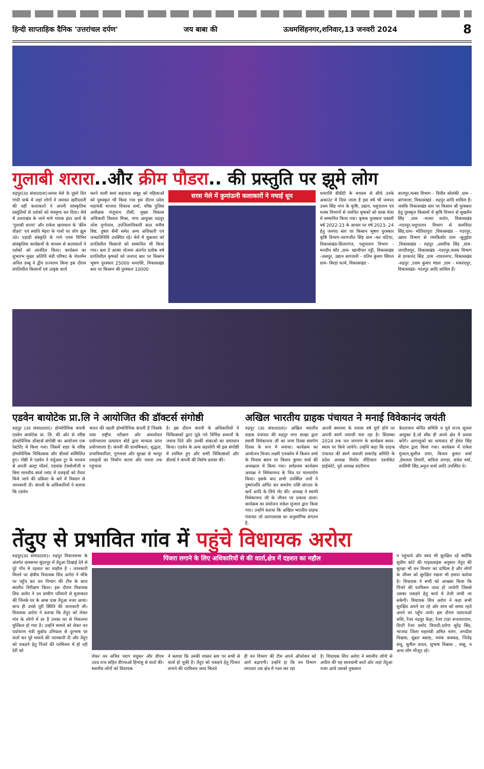हिन्दी साप्ताहिक दैनिक 'उत्तरांचल दर्पण' जय बाबा की ऊधमसिंहनगर,शनिवार,13 जनवरी 2024 8
गुलाबी शरारा..और क्रीम पौडरा.. की प्रस्तुति पर झूमे लोग
रुद्रपुर(उद संवाददाता)।सरस मेले के दूसरे दिन गांधी पार्क में जहां लोगों ने जमकर खरीददारी की वहीं कलाकारों ने अपनी सांस्कृतिक प्रस्तुतियों से दर्शकों को मंत्रमुग्ध कर दिया। मेले में उत्तराखंड के जाने माने गायक इंदर आर्य के 'गुलाबी शरारा' और राकेश खानवाल के 'क्रीम पौड़रा' एवं स्वाति मेहरा के गानों पर लोग झूम उठे। पहाड़ी संस्कृति के गाने एवम विभिन सांस्कृतिक कार्यक्रमों के माध्यम से कलाकारों ने दर्शकों को आनंदित किया। कार्यक्रम का शुभारंभ मुख्य अतिथि मंडी परिषद के चेयरमैन अनिल डब्बू ने द्वीप प्रज्वलन किया इस दौरान प्रगतिशील किसानों एवं उत्कृष्ट कार्य
करने वाली स्वयं सहायता समूह को महिलाओं को पुरुस्कृत भी किया गया इस दौरान प्रदेश महामंत्री भाजपा विकास शर्मा, वरिष्ठ पुलिस अधीक्षक मंजूनाथ टीसी, मुख्य विकास अधिकारी विशाल मिश्रा, नगर आयुक्त रुद्रपुर नरेश दुर्गापाल, उपजिलाधिकारी सदर मनीष बिष्ट, तुषार सैनी समेत अन्य अधिकारी एवं जनप्रतिनिधि उपस्थित रहे। मेले में शुक्रवार को प्रगतिशील किसानों को सम्मानित भी किया गया। बता दें आत्मा योजना अंतर्गत प्रत्येक वर्ष प्रगतिशील कृषकों को जनपद स्तर पर किसान भूषण पुरस्कार 25000 धनराशि, विकासखंड स्तर पर किसान श्री पुरस्कार 10000
सरस मेले में कुमांऊनी कलाकारों ने मचाई धूम
धनराशि डीबीटी के माध्यम से सीधे उनके अकाउंट मे दिया जाता है इस वर्ष भी जनपद उधम सिंह नगर के कृषि, उद्यान, पशुपालन एवं मत्स्य विभागों से चयनित कृषकों को सरस मेला में सम्मानित किया गया। कृषक पुरस्कार फसली वर्ष 2022-23 के आधार पर वर्ष 2023- 24 हेतु जनपद स्तर पर किसान भूषण पुरस्कार कृषि विभाग-चरणजीत सिंह ग्राम -कर घटिया, विकासखंड-सितारगंज, पशुपालन विभाग - मनदीप कौर ,ग्राम- खालीपार पट्टी, विकासखंड -जसपुर, उद्यान बागवानी - यतिन कुमार सिंघल ग्राम- बिरहा फार्म, विकासखंड -
बाजपुर,मत्स्य विभाग - विनीत सोलंकी ,ग्राम - बागवाला, विकासखंड - रुद्रपुर आदि शामिल हैं। जबकि विकासखंड स्तर पर किसान श्री पुरस्कार हेतु पुरस्कृत किसानों में कृषि विभाग से सुखचैन सिंह ,ग्राम -मजरा मर्दान, विकासखंड -गदरपुर,पशुपालन विभाग से सलविंदर सिंह,ग्राम- मोतियापुरा ,विकासखंड - गदरपुर, उद्यान विभाग से रामकिशोर ग्राम -सुतुईया ,विकासखंड - रुद्रपुर ,अमरीक सिंह ,ग्राम-जगदीशपुर, विकासखंड -गदरपुर,मत्स्य विभाग से हरकचंद सिंह ,ग्राम -राघवनगर, विकासखंड -रुद्रपुर ,उत्तम कुमार मंडल ,ग्राम - मकरंदपुर, विकासखंड- गदरपुर आदि शामिल हैं।
एडवेन बायोटेक प्रा.लि ने आयोजित की डॉक्टर्स संगोष्ठी
रुद्रपुर (उद संवाददाता)। होम्योपैथिक कंपनी एडवेन बायोटेक प्रा. लि. की ओर से वरिष्ठ होम्योपैथिक डॉक्टर्स संगोष्ठी का आयोजन एक रेस्टोरेंट में किया गया। जिसमें शहर के वरिष्ठ होम्योपैथिक चिकित्सक और डीलर्स सम्मिलित हुए। गोष्ठी में एडवेन ने वर्चुअल टूर के माध्यम से अपनी अल्ट्रा मॉडर्न, एडवांस टेक्नोलॉजी व बिना मानवीय स्पर्श प्लांट में दवाइयों को तैयार किये जाने की प्रक्रिया के बारे में विस्तार से जानकारी दी। कंपनी के अधिकारियों ने बताया कि एडवेन
भारत की पहली होम्योपैथिक कंपनी है जिसके पास राष्ट्रीय परीक्षण और अंशशोधन प्रयोगशाला प्रत्यायन बोर्ड द्वारा मान्यता प्राप्त प्रयोगशाला है। कंपनी की प्राथमिकता, शुद्धता, प्रभाविकारिता, गुणवत्ता और सुरक्षा से भरपूर दवाइयों का निर्माण करना और जनता तक पहुंचाना
है। इस दौरान कंपनी के अधिकारियों ने चिकित्सकों द्वारा पूछे गये विभिन्न सवालों के जवाब दिये और उनकी शंकाओं का समाधान किया। एडवेन के अन्य सहयोगी भी इस संगोष्ठी में शामिल हुए और सभी चिकित्सकों और डीलर्स ने कंपनी की विशेष प्रशंसा की।
अखिल भारतीय ग्राहक पंचायत ने मनाई विवेकानंद जयंती
रुद्रपुर (उद संवाददाता)। अखिल भारतीय ग्राहक पंचायत की रुद्रपुर नगर शाखा द्वारा स्वामी विवेकानन्द जी का जन्म दिवस समर्पण दिवस के रूप में मनाया। कार्यक्रम का आयोजन विजय लक्ष्मी एनक्लेव में किशन शर्मा के निवास स्थान पर किशन कुमार शर्मा की अध्यक्षता में किया गया। सर्वप्रथम कार्यक्रम अध्यक्ष ने विवेकानन्द के चित्र पर माल्यार्पण किया। इसके बाद सभी उपस्थित जनों ने पुष्पांजलि अर्पित कर समर्पण राशि संगठन के खर्चे आदि के लिये भेंट की। अध्यक्ष ने स्वामी विवेकानन्द जी के जीवन पर प्रकाश डाला। कार्यक्रम का संयोजन राकेश मुंजाल द्वारा किया गया। उन्होंने बताया कि अखिल भारतीय ग्राहक पंचायत जो आरएसएस का अनुसांगिक संगठन है,
अपनी स्थापना के पचास वर्ष पूर्ण होने पर अपनी स्वर्ण जयन्ती मना रहा है। सितम्बर 2024 तक जन जागरण के कार्यक्रम स्थान- स्थान पर किये जायेगे। उन्होंने कहा कि ग्राहक पंचायत की स्वर्ण जयन्ती समारोह समिति के प्रदेश अध्यक्ष विनोद नौटियाल एडवोकेट हाईकोर्ट, पूर्व अध्यक्ष बदरीनाथ
केदारनाथ मन्दिर समिति व पूर्व राज्य सूचना आयुक्त है,जो शीघ्र ही अपने क्षेत्र में प्रवास करेंगे। आगन्तुकों का धन्यवाद डॉ हेमंत सिंह चौहान द्वारा किया गया। कार्यक्रम में राकेश मुंजाल,सुशील राणा, किशन कुमार शर्मा ,हेमलता तिवारी, कविता तागड़ा, छत्रेश वर्मा, शालिनी सिंह,अनुज शर्मा आदि उपस्थित थे।
तेंदुए से प्रभावित गांव में पहुंचे विधायक अरोरा
रुद्रपुर(उद संवाददाता)। रुद्रपुर विधानसभा के अंतर्गत ग्रामसभा सुंदरपुर में तेंदुआ दिखाई देने से पूरे गाँव मे दहशत का माहौल है । जानकारी मिलने पर क्षेत्रीय विधायक शिव अरोरा ने मौके पर पहुँच कर वन विभाग की टीम के साथ स्थलीय निरीक्षण किया। इस दौरान विधायक शिव अरोरा ने उन ग्रामीण परिवारो से मुलाकात की जिनके घर के आस पास तेंदुआ नजर आया। साथ ही उनसे पूरी स्थिति की जानकारी ली। विधायक अरोरा ने बताया कि तेंदुए को लेकर गांव के लोगों में डर है उनका घर से निकलना मुश्किल हो गया है। उन्होंने मामले को लेकर वन पर्यावरण मंत्री सुबोध उनियाल से दूरभाष पर वार्ता कर पूरे मामले की जानकारी दी और तेंदुए को पकड़ने हेतु पिंजरे की परमिशन में हो रही देरी को
पिंजरा लगाने के लिए अधिकारियों से की वार्ता,क्षेत्र में दहशत का महौल
लेकर वन सचिव पराग मधुकर और डीएम उदय राज सहित डीएफओ हिमांशु से वार्ता की। स्थानीय लोगों को विधायक
ने बताया कि उनकी शासन स्तर पर सभी से वार्ता हो चुकी है। तेंदुए को पकड़ने हेतु पिंजरा लगाने की परमिशन जल्द मिलते
ही वन विभाग की टीम अपने ऑपरेशन को आगे बढ़ाएगी। उन्होंने हा कि वन विभाग लगातार उस क्षेत्र में गश्त कर रहा
है। विधायक शिव अरोरा ने स्थानीय लोगो से अपील की वह सावधानी बरतें ओर जहां तेंदुआ नजर आये उसको नुकसान
न पहुंचाये और स्वयं भी सुरक्षित रहें क्योंकि सुप्रीम कोर्ट की गाइडलाइंस अनुसार तेंदुए की सुरक्षा भी वन विभाग का दायित्व है और लोगों के जीवन को सुरक्षित रखना भी हमारा कर्तव्य है। विधायक ने सभी को आश्वस्त किया कि पिंजरे की परमिशन जल्द हो जायेगी जिससे उसका पकड़ने हेतु कार्य मे तेजी लायी जा सकेगी। विधायक शिव अरोरा ने कहा सभी सुरक्षित अपने घर रहे ओर शाम को समय रहते अपने घर पहुँच जाये। इस दौरान एसएचओ शशि, रेंजर रुद्रपुर कैड़ा, रेंजर टाडा रूपनारायण, डिप्टी रेंजर प्रमोद त्रिपाठी,दरोगा सुरेंद्र सिंह, भाजपा जिला महामंत्री अमित नारंग, जगदीश विश्वास, सुब्रत बछाड़, मयंक कक्कड़, जितेंद्र संधू, सुनील यादव, सुभाष विश्वास , वासु, व अन्य लोग मौजूद रहे।